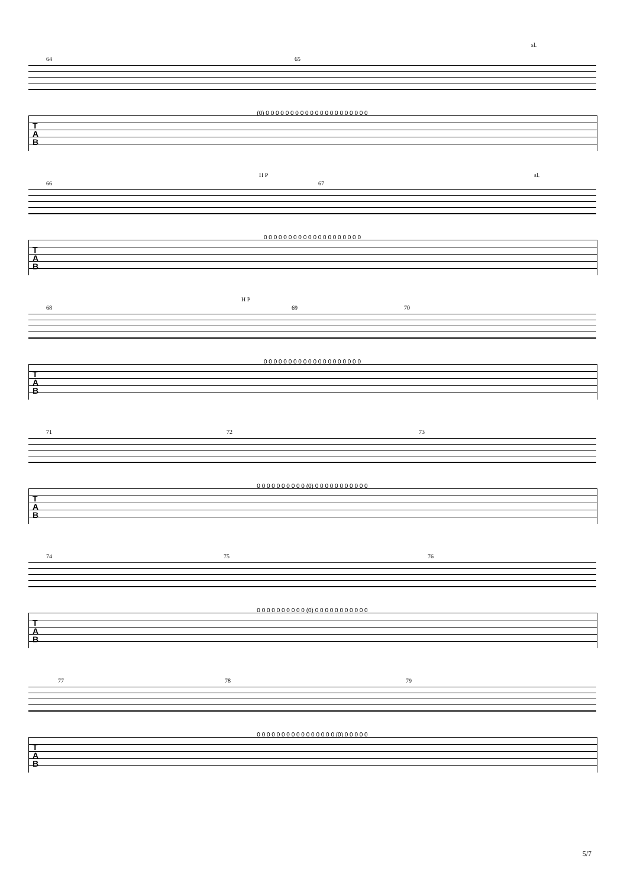64 65
sl.
T
A
B
(0) 0 0 0 0 0 0 0 0 0 0 0 0 0 0 0 0 0 0 0 0 0
66
H P
67
sl.
T
A
B
0 0 0 0 0 0 0 0 0 0 0 0 0 0 0 0 0 0 0 0
68
H P
69 70
T
A
B
0 0 0 0 0 0 0 0 0 0 0 0 0 0 0 0 0 0 0 0
71 72 73
T
A
B
0 0 0 0 0 0 0 0 0 0 (0) 0 0 0 0 0 0 0 0 0 0 0
74 75 76
T
A
B
0 0 0 0 0 0 0 0 0 0 (0) 0 0 0 0 0 0 0 0 0 0 0
77 78 79
T
A
B
0 0 0 0 0 0 0 0 0 0 0 0 0 0 0 0 (0) 0 0 0 0 0
5/7